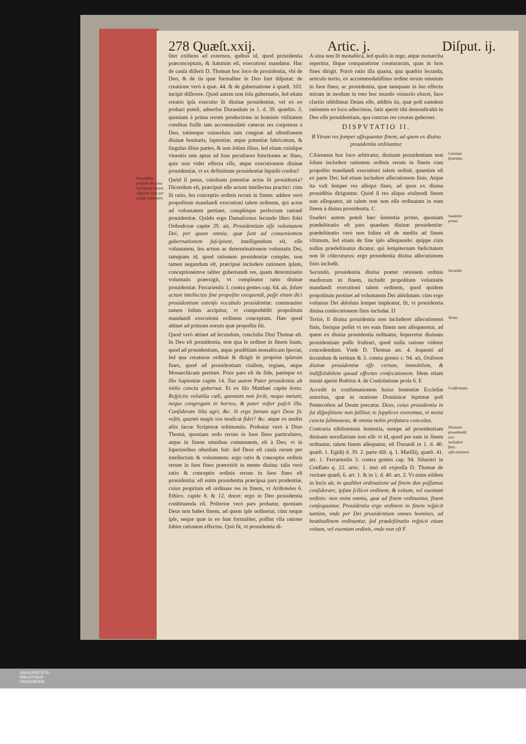278 Quæſt.xxij. Artic. j. Diſput. ij.
liter exiſtens ad externos, quibus id, quod prouidentia præconceptum, & ſtatutum eſt, executioni mandatur. Hac de cauſa diſſerit D. Thomas hoc loco de prouidentia, vbi de Deo, & de iis quæ formaliter in Deo ſunt diſputat: de creatione verò à quæ. 44. & de gubernatione à quæſt. 103. incipit diſſerere. Quòd autem non ſola gubernatio, ſed etiam creatio ipſa executio ſit diuinæ prouidentiæ, vel ex eo probari poteſt, aduerſus Durandum in 1. d. 39. quæſtio. 3. quoniam à prima rerum productione in hominis vtilitatem conditas fuiſſe tam accommodatè cæteras res corporeas à Deo, totúmque vniuerſum tam congruè ad oſtenſionem diuinæ bonitatis, ſapientiæ, atque potentiæ fabricatum, & ſingulas illius partes, & non ſolùm illius, ſed etiam cuiuſque viuentis tam aptas ad ſuas peculiares functiones ac fines, quis non videt effecta eſſe, atque executionem diuinæ prouidentiæ, vt ex definitione prouidentiæ liquidò conſtat?
Prouidẽtia propriè eſt actus intellectus diuini, cõpletur verò per actum voluntatis.
Quòd ſi petas, cuiuſnam potentiæ actus ſit prouidentia? Dicendum eſt, præcipuè eſſe actum intellectus practici: cùm ſit ratio, ſeu conceptio ordinis rerum in finem: addere verò propoſitum mandandi executioni talem ordinem, qui actus ad voluntatem pertinet, complétque perfectam rationẽ prouidentiæ. Quãdo ergo Damaſcenus ſecundo libro fidei Orthodoxæ capite 29. ait, Prouidentiam eſſe voluntatem Dei, per quam omnia, quæ ſunt ad conuenientem gubernationem ſuſcipiunt, intelligendum eſt, eſſe voluntatem, ſeu actum ac determinationem voluntatis Dei, tamquam id, quod rationem prouidentiæ complet, non tamen negandum eſt, præcipuè includere rationem ipſam, conceptionémve taliter gubernandi res, quam determinatio voluntatis præexigit, vt compleatur ratio diuinæ prouidentiæ. Ferrarienſis 3. contra gentes cap. 64. ait, ſolum actum intellectus ſine propoſito exequendi, poſſe etiam dici prouidentiam extenſo vocabulo prouidentiæ: communiter tamen ſolùm accipitur, vt comprehẽdit propoſitum mandandi executioni ordinem conceptum. Hæc quod attinet ad primum eorum quæ propoſita ſũt.
Quod verò attinet ad ſecundum, concluſio Diui Thomæ eſt. In Deo eſt prouidentia, non qua ſe ordinet in finem ſuum, quod ad prouidentiam, atque prudẽtiam monaſticam ſpectat, ſed qua creaturas ordinat & dirigit in proprios ipſarum fines, quod ad prouidentiam ciuilem, regiam, atque Monarchicam pertinet. Prior pars eſt de fide, patétque ex illo Sapientiæ capite 14. Tua autem Pater prouidentia ab initio cuncta gubernat. Et ex illo Matthæi capite ſexto. Reſpicite volatilia cæli, quoniam non ſerũt, neque metunt, neque congregant in horrea, & pater veſter paſcit illa. Conſiderate lilia agri, &c. Si ergo fœnum agri Deus ſic veſtit, quantò magis vos modicæ fidei? &c. atque ex multis aliis ſacræ Scripturæ teſtimoniis. Probatur verò à Diuo Thomá, quoniam ordo rerum in ſuos fines particulares, atque in finem omnibus communem, eſt à Deo, vt in ſuperioribus oſtenſum fuit: ſed Deus eſt cauſa rerum per intellectum & voluntatem: ergo ratio & conceptio ordinis rerum in ſuos fines præextitit in mente diuina: talis verò ratio & conceptio ordinis rerum in ſuos fines eſt prouidentia: eſt enim prouidentia præcipua pars prudentiæ, cuius proprium eſt ordinare res in finem, vt Ariſtoteles 6. Ethico. capite 8. & 12. docet: ergo in Deo prouidentia conſtituenda eſt. Poſterior verò pars probatur, quoniam Deus non habet finem, ad quem ipſe ordinetur, cùm neque ipſe, neque quæ in eo ſunt formaliter, poſſint vlla ratione ſubire rationem effectus. Quò fit, vt prouidentia di-
A uina non ſit monaſtica, ſed qualis in rege, atque monarcha reperitur, ſitque comparatione creaturarum, quas in ſuos fines dirigit. Porrò ratio illa quarta, qua quæſtio ſecunda, articulo tertio, ex accommodatiſſimo ordine rerum omnium in ſuos fines, ac prouidentia, quæ tamquam in ſuo effectu mirum in modum in toto hoc mundo vniuerſo elucet, luce clariùs oſtẽdimus Deum eſſe, additis iis, quæ poſt eamdem rationem eo loco adiecimus, ſatis apertè tibi demonſtrabit in Deo eſſe prouidentiam, qua cunctas res creatas gubernet.
DISPVTATIO II.
B Vtrum res ſemper aſſequantur finem, ad quem ex diuina prouidentia ordinantur.
Caietani ſententia. CAietanus hoc loco arbitratur, diuinam prouidentiam non ſolum includere rationem ordinis rerum in finem cum propoſito mandandi executioni talem ordinẽ, quantùm eſt ex parte Dei: ſed etiam includere aſſecutionem finis. Atque ita vult ſemper res aſſequi fines, ad quos ex diuina prouidẽtia diriguntur. Quòd ſi res aliqua eiuſmodi finem non aſſequatur, ait talem rem non eſſe ordinatam in eum finem à diuina prouidentia. C
Suadetur primò. Suaderi autem poteſt hæc ſententia primò, quoniam prædeſtinatio eſt pars quædam diuinæ prouidentiæ: prædeſtinatio verò non ſolùm eſt de mediis ad finem vltimum, ſed etiam de fine ipſo aſſequendo: quippe cùm nullus prædeſtinatus dicatur, qui ſempiternam fœlicitatem non ſit cõſecuturus: ergo prouidentia diuina aſſecutionem finis includit.
Secundò. Secundò, prouidentia diuina præter rationem ordinis mediorum in finem, includit propoſitum voluntatis mandandi executioni talem ordinem, quod quidem propoſitum pertinet ad voluntatem Dei abſolutam: cùm ergo voluntas Dei abſoluta ſemper impleatur, fit, vt prouidentia diuina conſecutionem finis includat. D
Tertiò. Tertiò, ſi diuina prouidentia non includeret aſſecutionem finis, fierique poſſet vt res eum finem non aſſequeretur, ad quem ex diuina prouidentia ordinatur, ſequeretur diuinam prouidentiam poſſe fruſtrari, quod nulla ratione videtur concedendum. Vnde D. Thomas art. 4. ſequenti ad ſecundum & tertium & 3. contra gentes c. 94. ait, Ordinem diuinæ prouidentiæ eſſe certum, immobilem, & indiſſolubilem quoad effectus conſecutionem. Idem etiam innuit apertè Boëtius 4. de Conſolatione proſa 6. E
Confirmatio. Accedit in confirmationem huius ſententiæ Eccleſiæ autoritas, quæ in oratione Dominicæ ſeptimæ poſt Pentecoſten ad Deum precatur. Deus, cuius prouidentia in ſui diſpoſitione non fallitur, te ſupplices exoramus, vt noxia cuncta ſubmoueas, & omnia nobis profutura concedas.
Diuinam prouidentiã non includere finis aſſecutionem. Contraria nihilominùs ſententia, nempe ad prouidentiam diuinam neceſſarium non eſſe vt id, quod per eam in finem ordinatur, talem finem aſſequatur, eſt Durandi in 1. d. 40. quæſt. 1. Egidij d. 39. 2. parte diſt. q. 1. Marſilij, quæſt. 41. art. 1. Ferrarienſis 3. contra gentes cap. 94. Siluestri in Conflato q. 22. artic. 1. imò eſt expreſſa D. Thomæ de veritate quæſt. 6. art. 1. & in 1. d. 40. art. 2. Vt enim eiſdem in locis ait, in qualibet ordinatione ad finem duo poſſumus conſiderare, ipſum ſcilicet ordinem, & exitum, vel euentum ordinis: non enim omnia, quæ ad finem ordinantur, finem conſequuntur. Prouidentia ergo ordinem in finem reſpicit tantùm, vnde per Dei prouidentiam omnes homines, ad beatitudinem ordinantur, ſed prædeſtinatio reſpicit etiam exitum, vel euentum ordinis, vnde non eſt F
UNIVERSITÄTS-
BIBLIOTHEK
PADERBORN